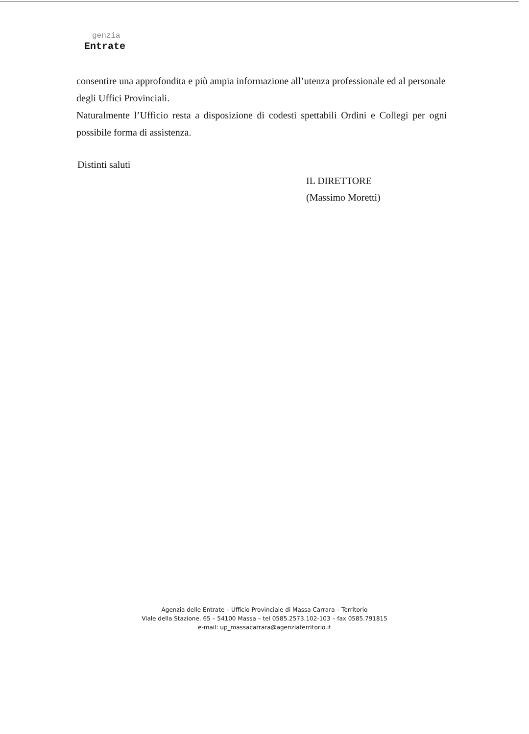genzia
Entrate
consentire una approfondita e più ampia informazione all’utenza professionale ed al personale degli Uffici Provinciali.
Naturalmente l’Ufficio resta a disposizione di codesti spettabili Ordini e Collegi per ogni possibile forma di assistenza.
Distinti saluti
IL DIRETTORE
(Massimo Moretti)
Agenzia delle Entrate – Ufficio Provinciale di Massa Carrara – Territorio
Viale della Stazione, 65 – 54100 Massa – tel 0585.2573.102-103 – fax 0585.791815
e-mail: up_massacarrara@agenziaterritorio.it